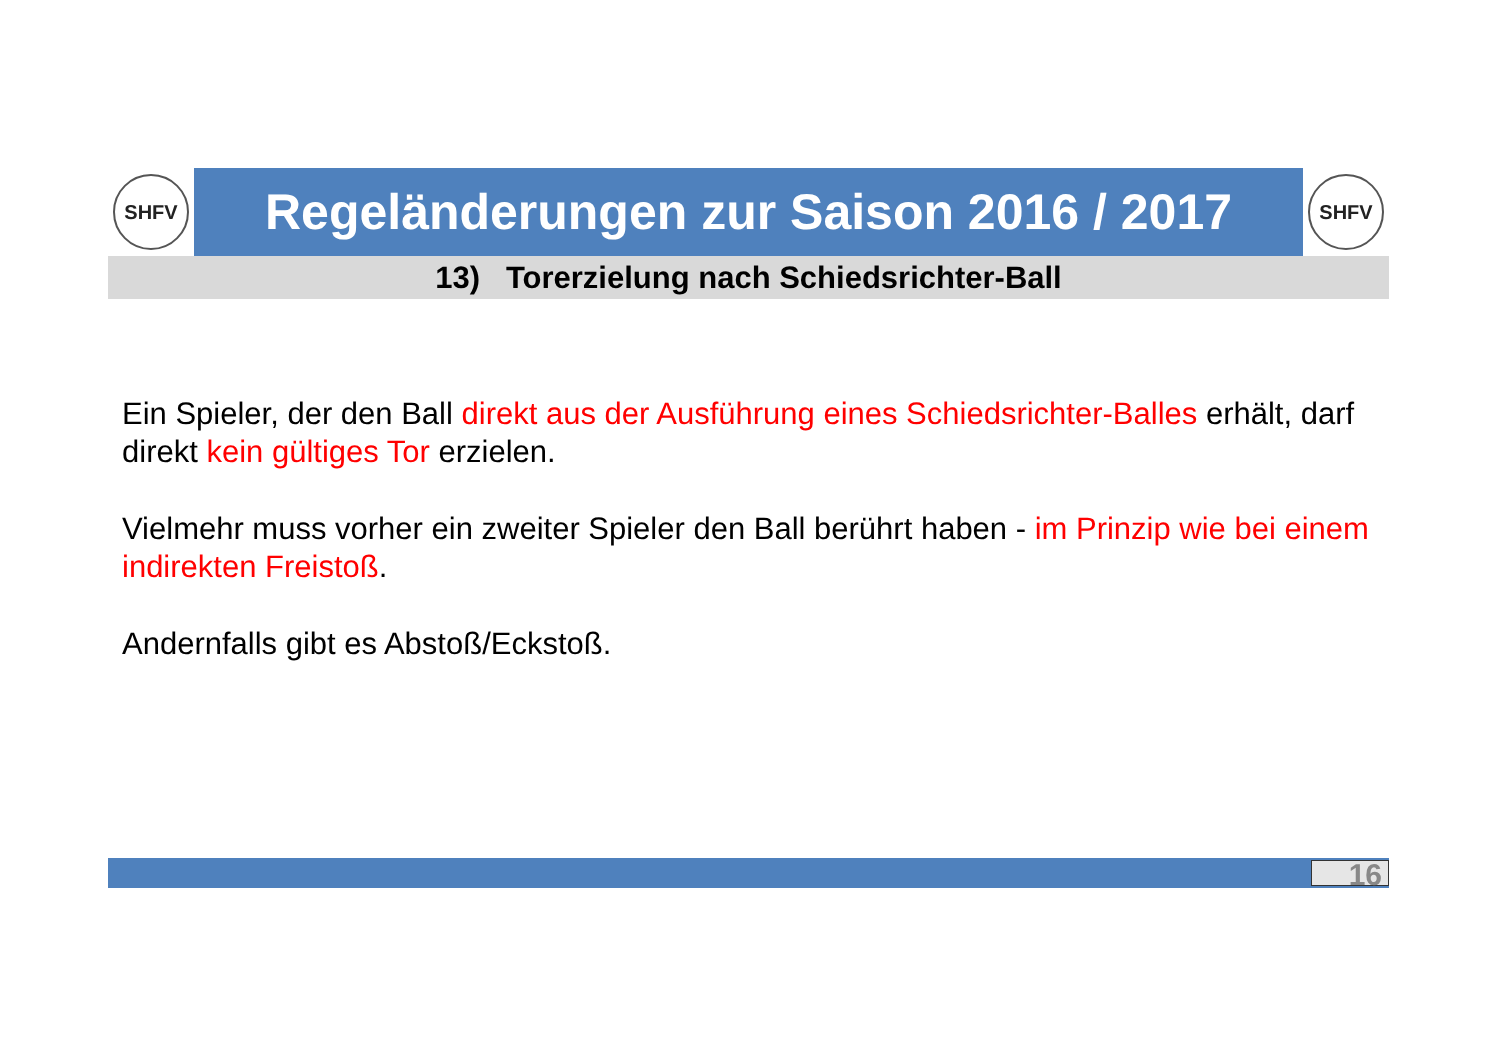SHFV
Regeländerungen zur Saison 2016 / 2017
SHFV
13) Torerzielung nach Schiedsrichter-Ball
Ein Spieler, der den Ball direkt aus der Ausführung eines Schiedsrichter-Balles erhält, darf direkt kein gültiges Tor erzielen.
Vielmehr muss vorher ein zweiter Spieler den Ball berührt haben - im Prinzip wie bei einem indirekten Freistoß.
Andernfalls gibt es Abstoß/Eckstoß.
16